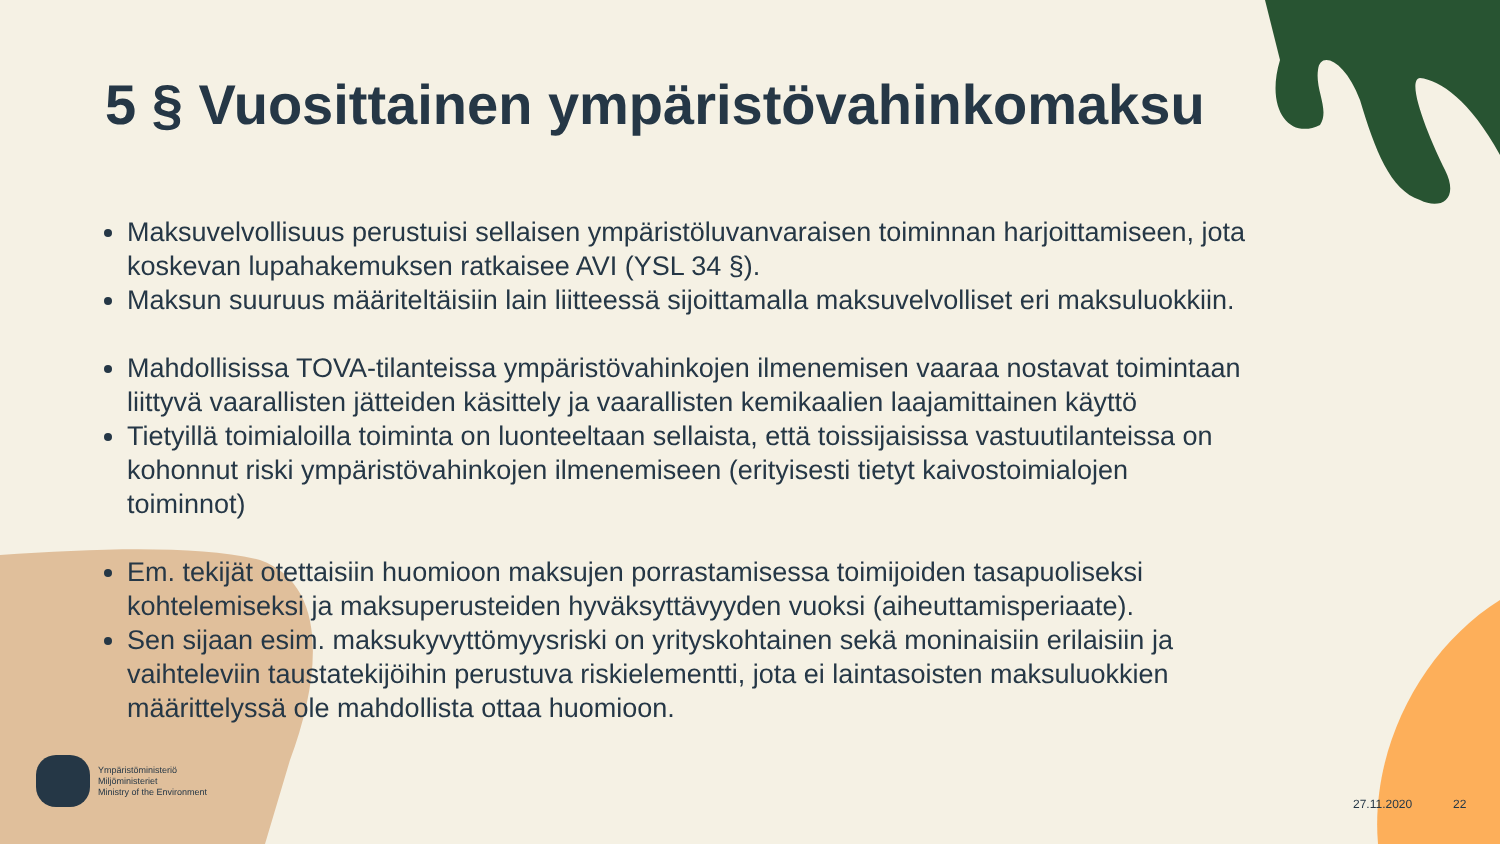5 § Vuosittainen ympäristövahinkomaksu
Maksuvelvollisuus perustuisi sellaisen ympäristöluvanvaraisen toiminnan harjoittamiseen, jota koskevan lupahakemuksen ratkaisee AVI (YSL 34 §).
Maksun suuruus määriteltäisiin lain liitteessä sijoittamalla maksuvelvolliset eri maksuluokkiin.
Mahdollisissa TOVA-tilanteissa ympäristövahinkojen ilmenemisen vaaraa nostavat toimintaan liittyvä vaarallisten jätteiden käsittely ja vaarallisten kemikaalien laajamittainen käyttö
Tietyillä toimialoilla toiminta on luonteeltaan sellaista, että toissijaisissa vastuutilanteissa on kohonnut riski ympäristövahinkojen ilmenemiseen (erityisesti tietyt kaivostoimialojen toiminnot)
Em. tekijät otettaisiin huomioon maksujen porrastamisessa toimijoiden tasapuoliseksi kohtelemiseksi ja maksuperusteiden hyväksyttävyyden vuoksi (aiheuttamisperiaate).
Sen sijaan esim. maksukyvyttömyysriski on yrityskohtainen sekä moninaisiin erilaisiin ja vaihteleviin taustatekijöihin perustuva riskielementti, jota ei laintasoisten maksuluokkien määrittelyssä ole mahdollista ottaa huomioon.
Ympäristöministeriö
Miljöministeriet
Ministry of the Environment
27.11.2020 22